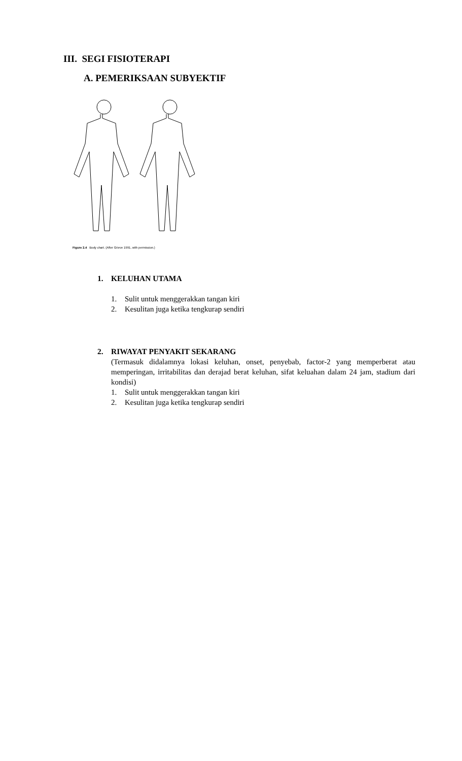III. SEGI FISIOTERAPI
A. PEMERIKSAAN SUBYEKTIF
Figure 2.4 Body chart. (After Grieve 1991, with permission.)
1. KELUHAN UTAMA
1. Sulit untuk menggerakkan tangan kiri
2. Kesulitan juga ketika tengkurap sendiri
2. RIWAYAT PENYAKIT SEKARANG
(Termasuk didalamnya lokasi keluhan, onset, penyebab, factor-2 yang memperberat atau memperingan, irritabilitas dan derajad berat keluhan, sifat keluahan dalam 24 jam, stadium dari kondisi)
1. Sulit untuk menggerakkan tangan kiri
2. Kesulitan juga ketika tengkurap sendiri